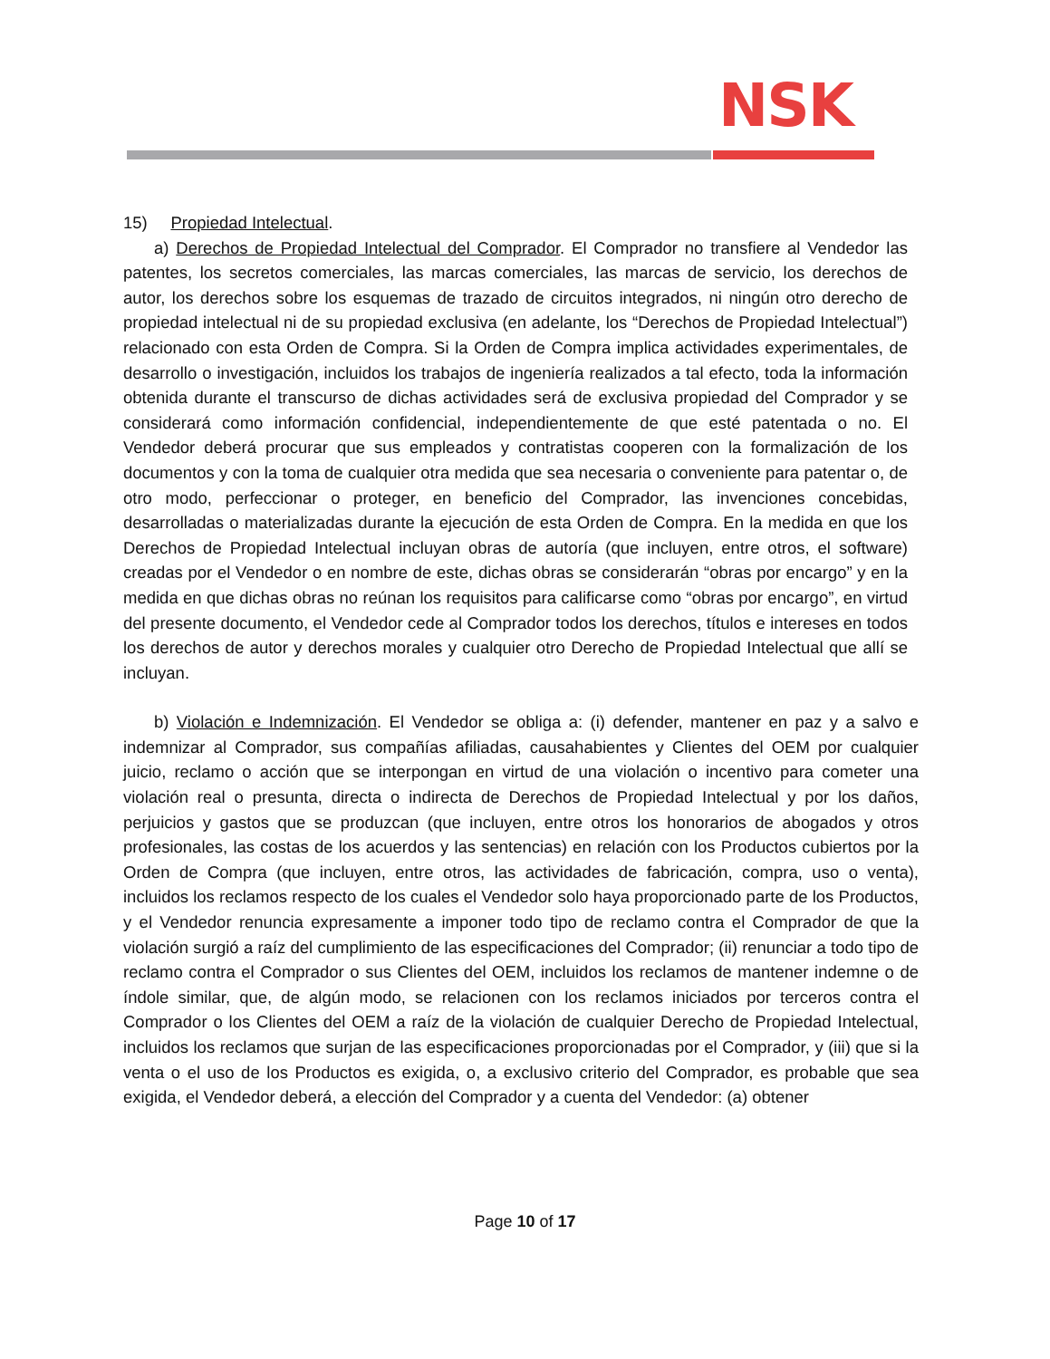NSK
15) Propiedad Intelectual.
a) Derechos de Propiedad Intelectual del Comprador. El Comprador no transfiere al Vendedor las patentes, los secretos comerciales, las marcas comerciales, las marcas de servicio, los derechos de autor, los derechos sobre los esquemas de trazado de circuitos integrados, ni ningún otro derecho de propiedad intelectual ni de su propiedad exclusiva (en adelante, los “Derechos de Propiedad Intelectual”) relacionado con esta Orden de Compra. Si la Orden de Compra implica actividades experimentales, de desarrollo o investigación, incluidos los trabajos de ingeniería realizados a tal efecto, toda la información obtenida durante el transcurso de dichas actividades será de exclusiva propiedad del Comprador y se considerará como información confidencial, independientemente de que esté patentada o no. El Vendedor deberá procurar que sus empleados y contratistas cooperen con la formalización de los documentos y con la toma de cualquier otra medida que sea necesaria o conveniente para patentar o, de otro modo, perfeccionar o proteger, en beneficio del Comprador, las invenciones concebidas, desarrolladas o materializadas durante la ejecución de esta Orden de Compra. En la medida en que los Derechos de Propiedad Intelectual incluyan obras de autoría (que incluyen, entre otros, el software) creadas por el Vendedor o en nombre de este, dichas obras se considerarán “obras por encargo” y en la medida en que dichas obras no reúnan los requisitos para calificarse como “obras por encargo”, en virtud del presente documento, el Vendedor cede al Comprador todos los derechos, títulos e intereses en todos los derechos de autor y derechos morales y cualquier otro Derecho de Propiedad Intelectual que allí se incluyan.
b) Violación e Indemnización. El Vendedor se obliga a: (i) defender, mantener en paz y a salvo e indemnizar al Comprador, sus compañías afiliadas, causahabientes y Clientes del OEM por cualquier juicio, reclamo o acción que se interpongan en virtud de una violación o incentivo para cometer una violación real o presunta, directa o indirecta de Derechos de Propiedad Intelectual y por los daños, perjuicios y gastos que se produzcan (que incluyen, entre otros los honorarios de abogados y otros profesionales, las costas de los acuerdos y las sentencias) en relación con los Productos cubiertos por la Orden de Compra (que incluyen, entre otros, las actividades de fabricación, compra, uso o venta), incluidos los reclamos respecto de los cuales el Vendedor solo haya proporcionado parte de los Productos, y el Vendedor renuncia expresamente a imponer todo tipo de reclamo contra el Comprador de que la violación surgió a raíz del cumplimiento de las especificaciones del Comprador; (ii) renunciar a todo tipo de reclamo contra el Comprador o sus Clientes del OEM, incluidos los reclamos de mantener indemne o de índole similar, que, de algún modo, se relacionen con los reclamos iniciados por terceros contra el Comprador o los Clientes del OEM a raíz de la violación de cualquier Derecho de Propiedad Intelectual, incluidos los reclamos que surjan de las especificaciones proporcionadas por el Comprador, y (iii) que si la venta o el uso de los Productos es exigida, o, a exclusivo criterio del Comprador, es probable que sea exigida, el Vendedor deberá, a elección del Comprador y a cuenta del Vendedor: (a) obtener
Page 10 of 17